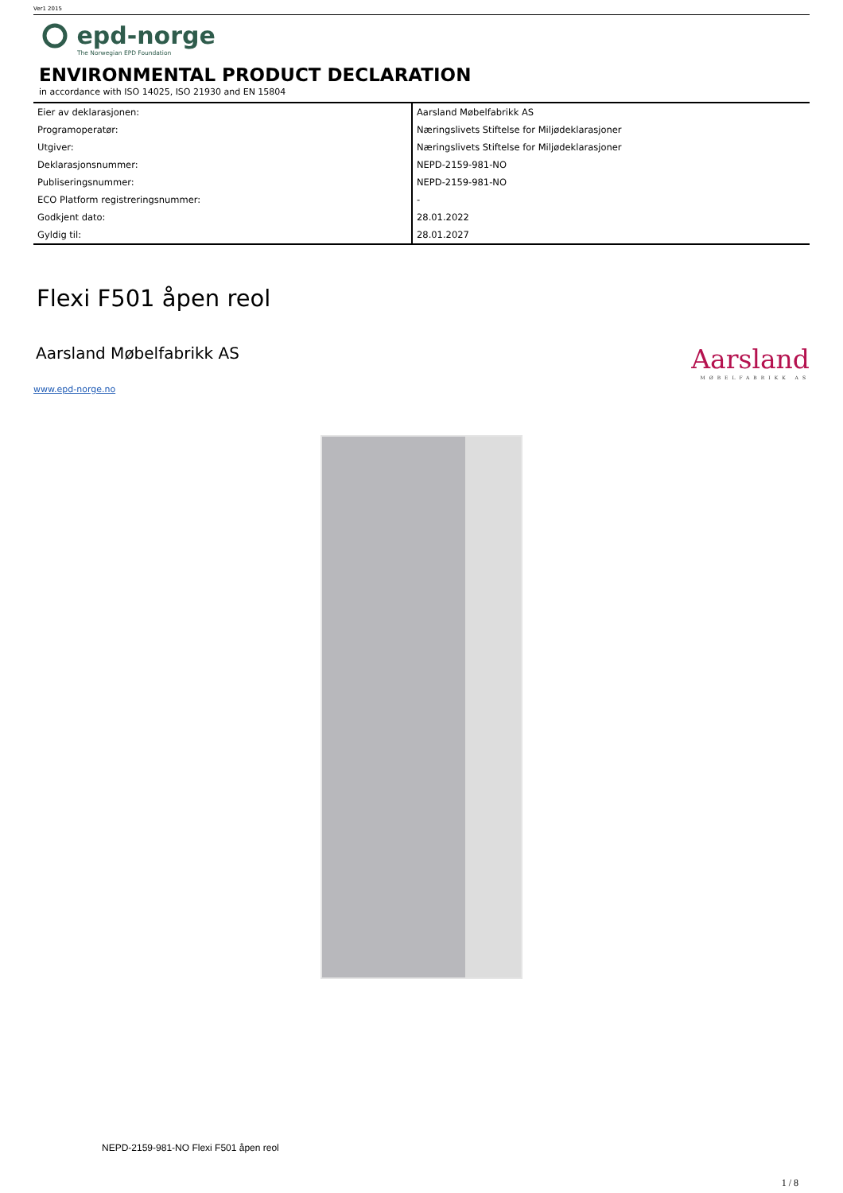Ver1 2015
epd-norge
The Norwegian EPD Foundation
ENVIRONMENTAL PRODUCT DECLARATION
in accordance with ISO 14025, ISO 21930 and EN 15804
| Eier av deklarasjonen: | Aarsland Møbelfabrikk AS |
| Programoperatør: | Næringslivets Stiftelse for Miljødeklarasjoner |
| Utgiver: | Næringslivets Stiftelse for Miljødeklarasjoner |
| Deklarasjonsnummer: | NEPD-2159-981-NO |
| Publiseringsnummer: | NEPD-2159-981-NO |
| ECO Platform registreringsnummer: | - |
| Godkjent dato: | 28.01.2022 |
| Gyldig til: | 28.01.2027 |
Flexi F501 åpen reol
Aarsland Møbelfabrikk AS
Aarsland
MØBELFABRIKK AS
www.epd-norge.no
NEPD-2159-981-NO Flexi F501 åpen reol
1 / 8